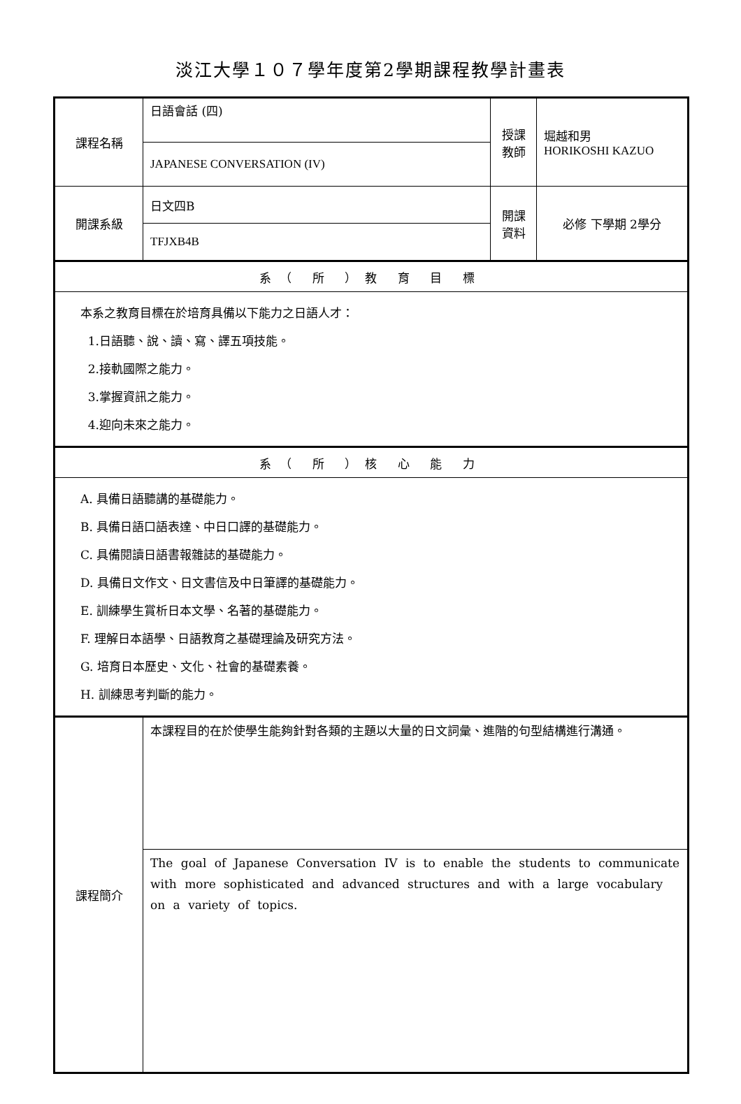淡江大學１０７學年度第2學期課程教學計畫表
| 課程名稱 | 日語會話 (四) | 授課 教師 | 堀越和男 HORIKOSHI KAZUO |
| | JAPANESE CONVERSATION (IV) | | |
| 開課系級 | 日文四B | 開課 資料 | 必修 下學期 2學分 |
| | TFJXB4B | | |
| 系（ 所 ）教 育 目 標 | | | |
| 本系之教育目標在於培育具備以下能力之日語人才： 1.日語聽、說、讀、寫、譯五項技能。 2.接軌國際之能力。 3.掌握資訊之能力。 4.迎向未來之能力。 | | | |
| 系（ 所 ）核 心 能 力 | | | |
| A. 具備日語聽講的基礎能力。 B. 具備日語口語表達、中日口譯的基礎能力。 C. 具備閱讀日語書報雜誌的基礎能力。 D. 具備日文作文、日文書信及中日筆譯的基礎能力。 E. 訓練學生賞析日本文學、名著的基礎能力。 F. 理解日本語學、日語教育之基礎理論及研究方法。 G. 培育日本歷史、文化、社會的基礎素養。 H. 訓練思考判斷的能力。 | | | |
| 課程簡介 | 本課程目的在於使學生能夠針對各類的主題以大量的日文詞彙、進階的句型結構進行溝通。 | | |
| | The goal of Japanese Conversation IV is to enable the students to communicate with more sophisticated and advanced structures and with a large vocabulary on a variety of topics. | | |